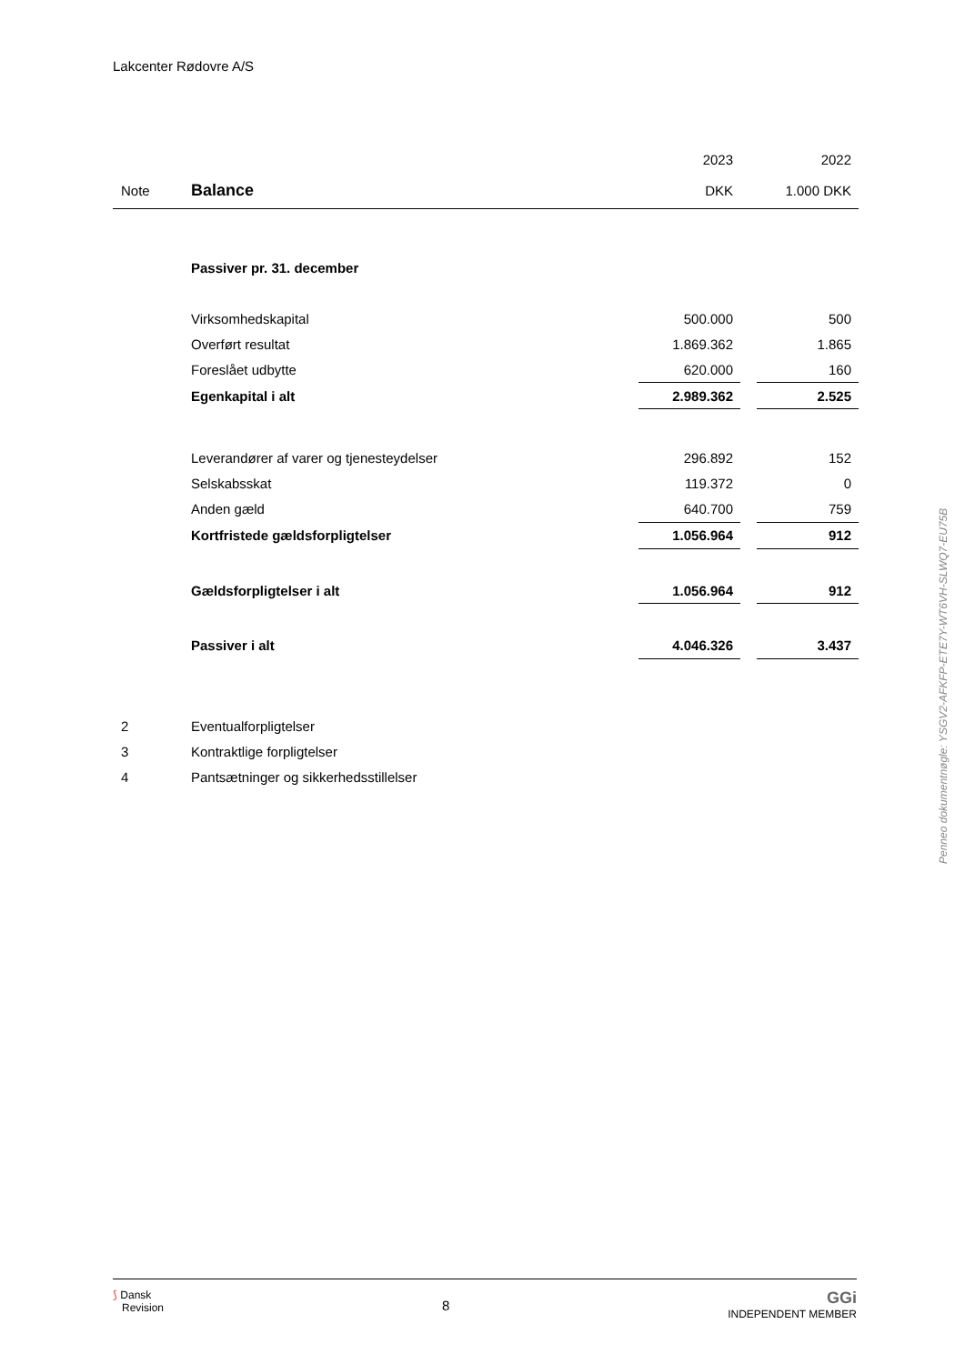Lakcenter Rødovre A/S
| | | 2023 | | 2022 |
| Note | Balance | DKK | | 1.000 DKK |
| | Passiver pr. 31. december | | | |
| | Virksomhedskapital | 500.000 | | 500 |
| | Overført resultat | 1.869.362 | | 1.865 |
| | Foreslået udbytte | 620.000 | | 160 |
| | Egenkapital i alt | 2.989.362 | | 2.525 |
| | Leverandører af varer og tjenesteydelser | 296.892 | | 152 |
| | Selskabsskat | 119.372 | | 0 |
| | Anden gæld | 640.700 | | 759 |
| | Kortfristede gældsforpligtelser | 1.056.964 | | 912 |
| | Gældsforpligtelser i alt | 1.056.964 | | 912 |
| | Passiver i alt | 4.046.326 | | 3.437 |
| 2 | Eventualforpligtelser | | | |
| 3 | Kontraktlige forpligtelser | | | |
| 4 | Pantsætninger og sikkerhedsstillelser | | | |
Penneo dokumentnøgle: YSGV2-AFKFP-ETE7Y-WT6VH-SLWQ7-EU75B
⟆ Dansk
Revision
8
GGi
INDEPENDENT MEMBER